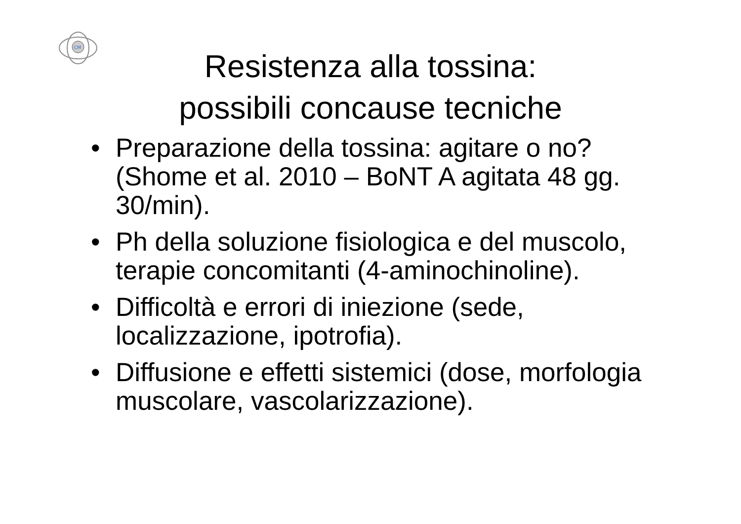CM
Resistenza alla tossina:
possibili concause tecniche
• Preparazione della tossina: agitare o no? (Shome et al. 2010 – BoNT A agitata 48 gg. 30/min).
• Ph della soluzione fisiologica e del muscolo, terapie concomitanti (4-aminochinoline).
• Difficoltà e errori di iniezione (sede, localizzazione, ipotrofia).
• Diffusione e effetti sistemici (dose, morfologia muscolare, vascolarizzazione).